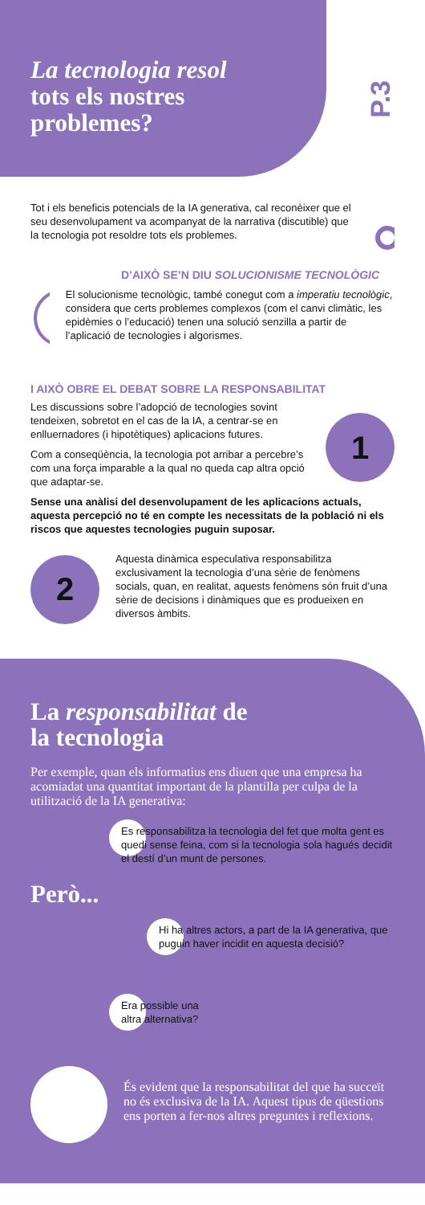La tecnologia resol
tots els nostres
problemes?
P.3
Tot i els beneficis potencials de la IA generativa, cal reconèixer que el seu desenvolupament va acompanyat de la narrativa (discutible) que la tecnologia pot resoldre tots els problemes.
D’AIXÒ SE’N DIU SOLUCIONISME TECNOLÒGIC
El solucionisme tecnològic, també conegut com a imperatiu tecnològic, considera que certs problemes complexos (com el canvi climàtic, les epidèmies o l’educació) tenen una solució senzilla a partir de l’aplicació de tecnologies i algorismes.
I AIXÒ OBRE EL DEBAT SOBRE LA RESPONSABILITAT
Les discussions sobre l’adopció de tecnologies sovint tendeixen, sobretot en el cas de la IA, a centrar-se en enlluernadores (i hipotètiques) aplicacions futures.
Com a conseqüència, la tecnologia pot arribar a percebre’s com una força imparable a la qual no queda cap altra opció que adaptar-se.
1
Sense una anàlisi del desenvolupament de les aplicacions actuals, aquesta percepció no té en compte les necessitats de la població ni els riscos que aquestes tecnologies puguin suposar.
2
Aquesta dinàmica especulativa responsabilitza exclusivament la tecnologia d’una sèrie de fenòmens socials, quan, en realitat, aquests fenòmens són fruit d’una sèrie de decisions i dinàmiques que es produeixen en diversos àmbits.
La responsabilitat de
la tecnologia
Per exemple, quan els informatius ens diuen que una empresa ha acomiadat una quantitat important de la plantilla per culpa de la utilització de la IA generativa:
Es responsabilitza la tecnologia del fet que molta gent es quedi sense feina, com si la tecnologia sola hagués decidit el destí d’un munt de persones.
Però...
Hi ha altres actors, a part de la IA generativa, que puguin haver incidit en aquesta decisió?
Era possible una
altra alternativa?
És evident que la responsabilitat del que ha succeït no és exclusiva de la IA. Aquest tipus de qüestions ens porten a fer-nos altres preguntes i reflexions.